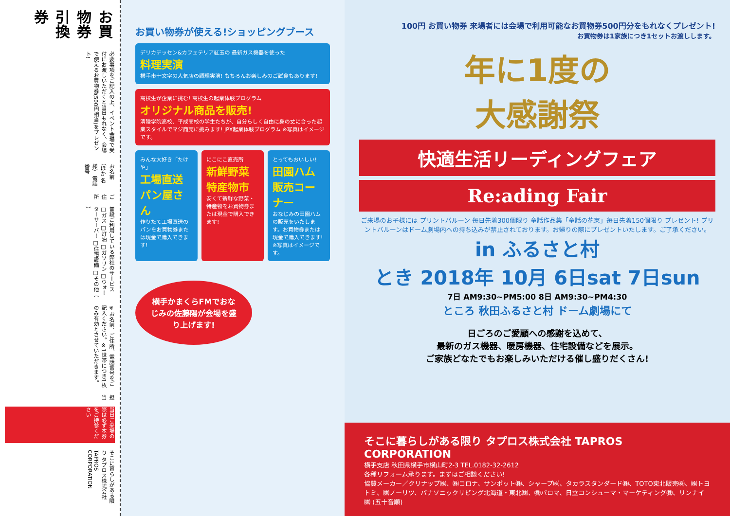お買物券引換券
必要事項をご記入の上、イベント会場で受付にお渡しいただくと当日もれなく、会場で使えるお買物券(500円相当)をプレゼント!
お名前 （ほか 名様） 電話番号
ご住所
普段ご利用している弊社のサービス □ガス □灯油 □ガソリン □ウォーターサーバー □住宅設備 □その他（ ）
※お名前、ご住所、電話番号をご記入ください。※1世帯につき1枚のみ有効とさせていただきます。
担当
当日ご来場の際は必ず本券をご持参ください
そこに暮らしがある限り タプロス株式会社 TAPROS CORPORATION
お買い物券が使える!ショッピングブース
デリカテッセン&カフェテリア紅玉の 最新ガス機器を使った
料理実演
横手市十文字の人気店の調理実演! もちろんお楽しみのご試食もあります!
高校生が企業に挑む! 高校生の起業体験プログラム
オリジナル商品を販売!
清陵学院高校、平成高校の学生たちが、自分らしく自由に身の丈に合った起業スタイルでマジ商売に挑みます! JPX起業体験プログラム ※写真はイメージです。
みんな大好き「たけや」
工場直送パン屋さん
作りたて工場直送のパンをお買物券または現金で購入できます!
にこにこ直売所
新鮮野菜特産物市
安くて新鮮な野菜・特産物をお買物券または現金で購入できます!
とってもおいしい!
田園ハム販売コーナー
おなじみの田園ハムの販売をいたします。お買物券または現金で購入できます! ※写真はイメージです。
横手かまくらFMでおなじみの佐藤陽が会場を盛り上げます!
100円 お買い物券 来場者には会場で利用可能なお買物券500円分をもれなくプレゼント!
お買物券は1家族につき1セットお渡しします。
年に1度の
大感謝祭
快適生活リーディングフェア
Re:ading Fair
ご来場のお子様には プリントバルーン 毎日先着300個限り 童話作品集「童話の花束」毎日先着150個限り プレゼント! プリントバルーンはドーム劇場内への持ち込みが禁止されております。お帰りの際にプレゼントいたします。ご了承ください。
in ふるさと村
とき 2018年 10月 6日sat 7日sun
7日 AM9:30~PM5:00 8日 AM9:30~PM4:30
ところ 秋田ふるさと村 ドーム劇場にて
日ごろのご愛顧への感謝を込めて、
最新のガス機器、暖房機器、住宅設備などを展示。
ご家族どなたでもお楽しみいただける催し盛りだくさん!
そこに暮らしがある限り タプロス株式会社 TAPROS CORPORATION
横手支店 秋田県横手市横山町2-3 TEL.0182-32-2612
各種リフォーム承ります。まずはご相談ください!
協賛メーカー／クリナップ㈱、㈱コロナ、サンポット㈱、シャープ㈱、タカラスタンダード㈱、TOTO東北販売㈱、㈱トヨトミ、㈱ノーリツ、パナソニックリビング北海道・東北㈱、㈱パロマ、日立コンシューマ・マーケティング㈱、リンナイ㈱ (五十音順)